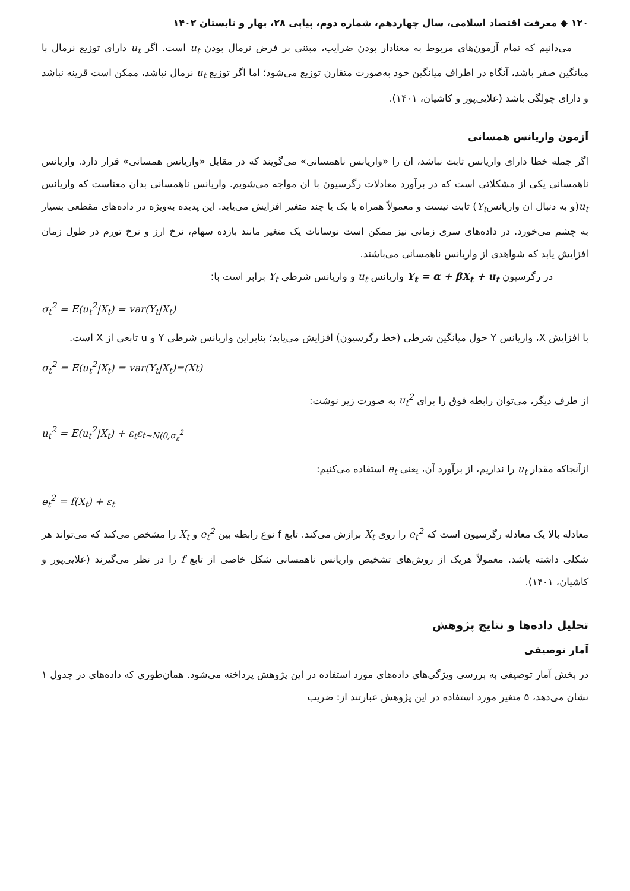۱۲۰ ◆ معرفت اقتصاد اسلامی، سال چهاردهم، شماره دوم، پیاپی ۲۸، بهار و تابستان ۱۴۰۲
می‌دانیم که تمام آزمون‌های مربوط به معنادار بودن ضرایب، مبتنی بر فرض نرمال بودن u<sub>t</sub> است. اگر u<sub>t</sub> دارای توزیع نرمال با میانگین صفر باشد، آنگاه در اطراف میانگین خود به‌صورت متقارن توزیع می‌شود؛ اما اگر توزیع u<sub>t</sub> نرمال نباشد، ممکن است قرینه نباشد و دارای چولگی باشد (علایی‌پور و کاشیان، ۱۴۰۱).
آزمون واریانس همسانی
اگر جمله خطا دارای واریانس ثابت نباشد، ان را «واریانس ناهمسانی» می‌گویند که در مقابل «واریانس همسانی» قرار دارد. واریانس ناهمسانی یکی از مشکلاتی است که در برآورد معادلات رگرسیون با ان مواجه می‌شویم. واریانس ناهمسانی بدان معناست که واریانس u<sub>t</sub>(و به دنبال ان واریانسY<sub>t</sub>) ثابت نیست و معمولاً همراه با یک یا چند متغیر افزایش می‌یابد. این پدیده به‌ویژه در داده‌های مقطعی بسیار به چشم می‌خورد. در داده‌های سری زمانی نیز ممکن است نوسانات یک متغیر مانند بازده سهام، نرخ ارز و نرخ تورم در طول زمان افزایش یابد که شواهدی از واریانس ناهمسانی می‌باشند.
در رگرسیون Y<sub>t</sub> = α + βX<sub>t</sub> + u<sub>t</sub> واریانس u<sub>t</sub> و واریانس شرطی Y<sub>t</sub> برابر است با:
σ<sub>t</sub><sup>2</sup> = E(u<sub>t</sub><sup>2</sup>|X<sub>t</sub>) = var(Y<sub>t</sub>|X<sub>t</sub>)
با افزایش X، واریانس Y حول میانگین شرطی (خط رگرسیون) افزایش می‌یابد؛ بنابراین واریانس شرطی Y و u تابعی از X است.
σ<sub>t</sub><sup>2</sup> = E(u<sub>t</sub><sup>2</sup>|X<sub>t</sub>) = var(Y<sub>t</sub>|X<sub>t</sub>)=(Xt)
از طرف دیگر، می‌توان رابطه فوق را برای u<sub>t</sub><sup>2</sup> به صورت زیر نوشت:
u<sub>t</sub><sup>2</sup> = E(u<sub>t</sub><sup>2</sup>|X<sub>t</sub>) + ε<sub>t</sub>ε<sub>t~N(0,σ<sub>ε</sub><sup>2</sup></sub>
ازآنجاکه مقدار u<sub>t</sub> را نداریم، از برآورد آن، یعنی e<sub>t</sub> استفاده می‌کنیم:
e<sub>t</sub><sup>2</sup> = f(X<sub>t</sub>) + ε<sub>t</sub>
معادله بالا یک معادله رگرسیون است که e<sub>t</sub><sup>2</sup> را روی X<sub>t</sub> برازش می‌کند. تابع f نوع رابطه بین e<sub>t</sub><sup>2</sup> و X<sub>t</sub> را مشخص می‌کند که می‌تواند هر شکلی داشته باشد. معمولاً هریک از روش‌های تشخیص واریانس ناهمسانی شکل خاصی از تابع f را در نظر می‌گیرند (علایی‌پور و کاشیان، ۱۴۰۱).
تحلیل داده‌ها و نتایج پژوهش
آمار توصیفی
در بخش آمار توصیفی به بررسی ویژگی‌های داده‌های مورد استفاده در این پژوهش پرداخته می‌شود. همان‌طوری که داده‌های در جدول ۱ نشان می‌دهد، ۵ متغیر مورد استفاده در این پژوهش عبارتند از: ضریب